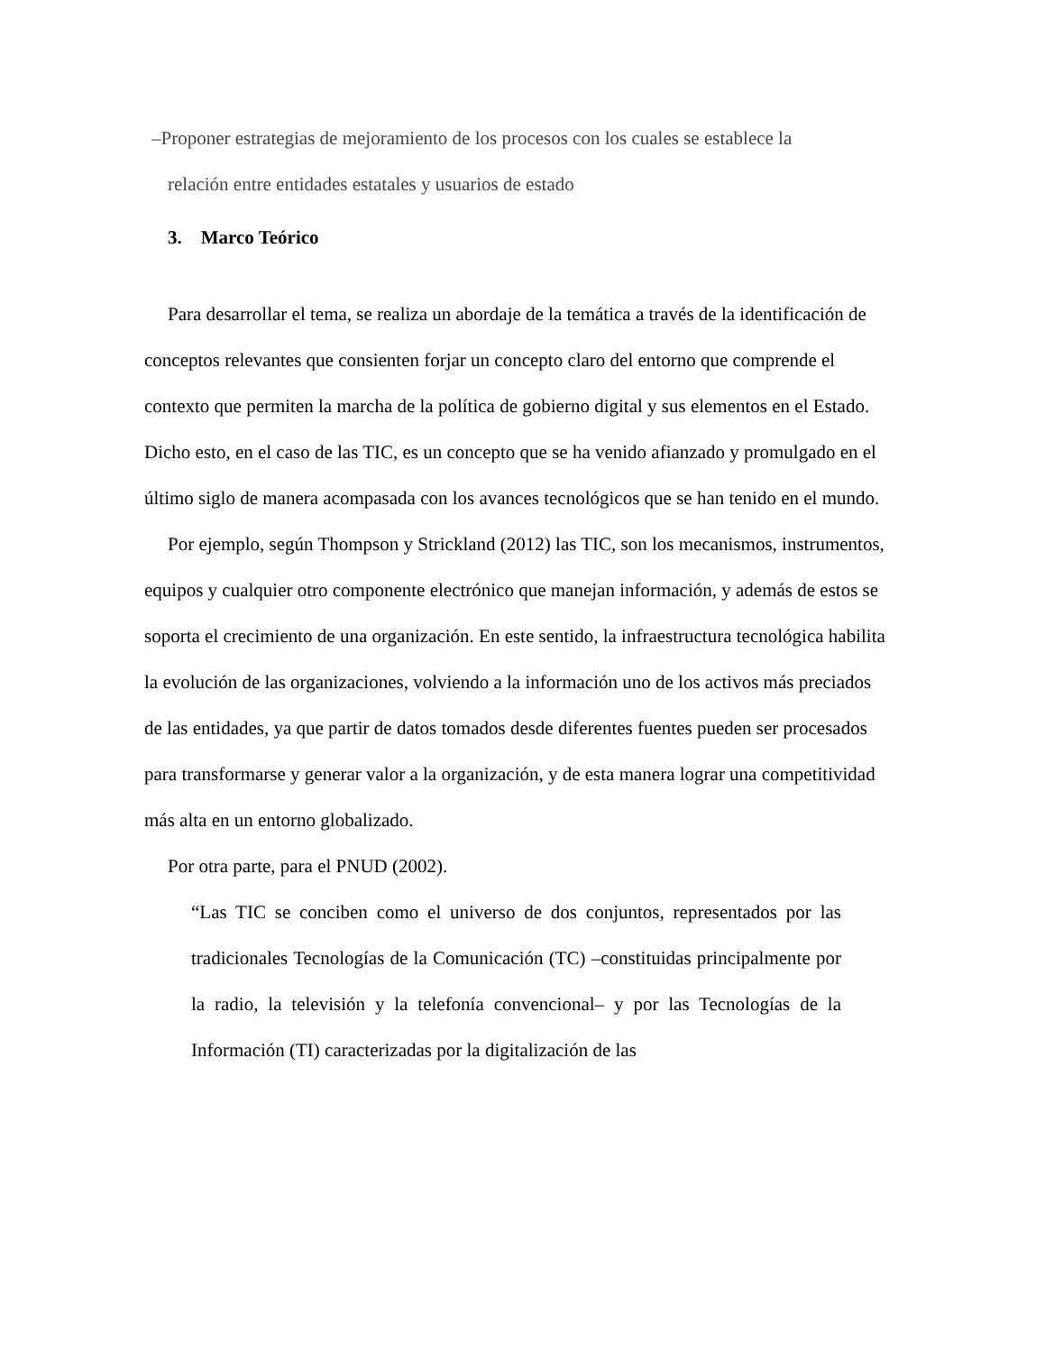–Proponer estrategias de mejoramiento de los procesos con los cuales se establece la
relación entre entidades estatales y usuarios de estado
3. Marco Teórico
Para desarrollar el tema, se realiza un abordaje de la temática a través de la identificación de conceptos relevantes que consienten forjar un concepto claro del entorno que comprende el contexto que permiten la marcha de la política de gobierno digital y sus elementos en el Estado. Dicho esto, en el caso de las TIC, es un concepto que se ha venido afianzado y promulgado en el último siglo de manera acompasada con los avances tecnológicos que se han tenido en el mundo.
Por ejemplo, según Thompson y Strickland (2012) las TIC, son los mecanismos, instrumentos, equipos y cualquier otro componente electrónico que manejan información, y además de estos se soporta el crecimiento de una organización. En este sentido, la infraestructura tecnológica habilita la evolución de las organizaciones, volviendo a la información uno de los activos más preciados de las entidades, ya que partir de datos tomados desde diferentes fuentes pueden ser procesados para transformarse y generar valor a la organización, y de esta manera lograr una competitividad más alta en un entorno globalizado.
Por otra parte, para el PNUD (2002).
“Las TIC se conciben como el universo de dos conjuntos, representados por las tradicionales Tecnologías de la Comunicación (TC) –constituidas principalmente por la radio, la televisión y la telefonía convencional– y por las Tecnologías de la Información (TI) caracterizadas por la digitalización de las